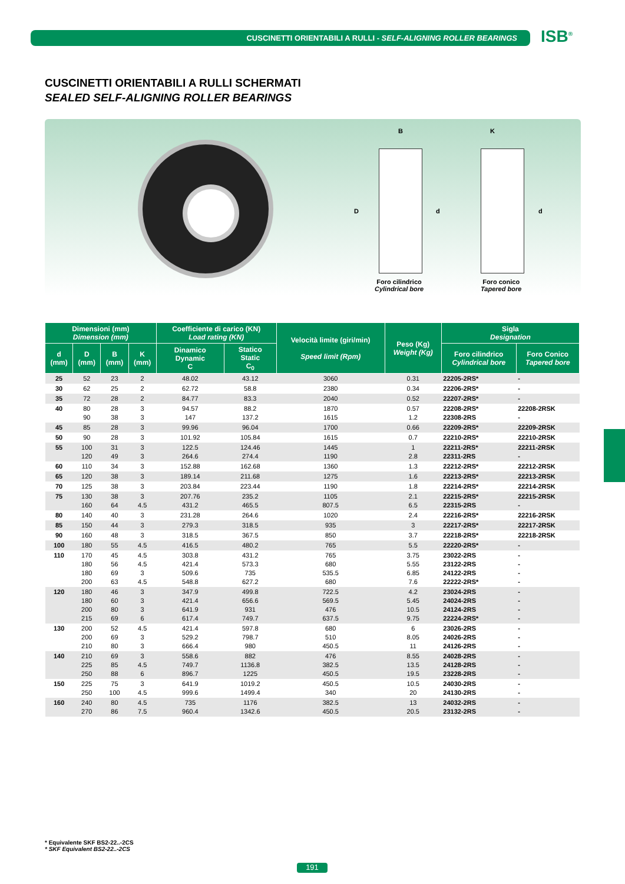CUSCINETTI ORIENTABILI A RULLI - SELF-ALIGNING ROLLER BEARINGS ISB<sup>®</sup>
CUSCINETTI ORIENTABILI A RULLI SCHERMATI
SEALED SELF-ALIGNING ROLLER BEARINGS
B K
D d d
Foro cilindrico
Cylindrical bore
Foro conico
Tapered bore
| Dimensioni (mm) Dimension (mm) | | | | Coefficiente di carico (KN) Load rating (KN) | | Velocità limite (giri/min) Speed limit (Rpm) | Peso (Kg) Weight (Kg) | Sigla Designation | |
| --- | --- | --- | --- | --- | --- | --- | --- | --- | --- |
| d (mm) | D (mm) | B (mm) | K (mm) | Dinamico Dynamic C | Statico Static C<sub>0</sub> | | | Foro cilindrico Cylindrical bore | Foro Conico Tapered bore |
| 25 | 52 | 23 | 2 | 48.02 | 43.12 | 3060 | 0.31 | 22205-2RS* | - |
| 30 | 62 | 25 | 2 | 62.72 | 58.8 | 2380 | 0.34 | 22206-2RS* | - |
| 35 | 72 | 28 | 2 | 84.77 | 83.3 | 2040 | 0.52 | 22207-2RS* | - |
| 40 | 80 90 | 28 38 | 3 3 | 94.57 147 | 88.2 137.2 | 1870 1615 | 0.57 1.2 | 22208-2RS* 22308-2RS | 22208-2RSK - |
| 45 | 85 | 28 | 3 | 99.96 | 96.04 | 1700 | 0.66 | 22209-2RS* | 22209-2RSK |
| 50 | 90 | 28 | 3 | 101.92 | 105.84 | 1615 | 0.7 | 22210-2RS* | 22210-2RSK |
| 55 | 100 120 | 31 49 | 3 3 | 122.5 264.6 | 124.46 274.4 | 1445 1190 | 1 2.8 | 22211-2RS* 22311-2RS | 22211-2RSK - |
| 60 | 110 | 34 | 3 | 152.88 | 162.68 | 1360 | 1.3 | 22212-2RS* | 22212-2RSK |
| 65 | 120 | 38 | 3 | 189.14 | 211.68 | 1275 | 1.6 | 22213-2RS* | 22213-2RSK |
| 70 | 125 | 38 | 3 | 203.84 | 223.44 | 1190 | 1.8 | 22214-2RS* | 22214-2RSK |
| 75 | 130 160 | 38 64 | 3 4.5 | 207.76 431.2 | 235.2 465.5 | 1105 807.5 | 2.1 6.5 | 22215-2RS* 22315-2RS | 22215-2RSK - |
| 80 | 140 | 40 | 3 | 231.28 | 264.6 | 1020 | 2.4 | 22216-2RS* | 22216-2RSK |
| 85 | 150 | 44 | 3 | 279.3 | 318.5 | 935 | 3 | 22217-2RS* | 22217-2RSK |
| 90 | 160 | 48 | 3 | 318.5 | 367.5 | 850 | 3.7 | 22218-2RS* | 22218-2RSK |
| 100 | 180 | 55 | 4.5 | 416.5 | 480.2 | 765 | 5.5 | 22220-2RS* | - |
| 110 | 170 180 180 200 | 45 56 69 63 | 4.5 4.5 3 4.5 | 303.8 421.4 509.6 548.8 | 431.2 573.3 735 627.2 | 765 680 535.5 680 | 3.75 5.55 6.85 7.6 | 23022-2RS 23122-2RS 24122-2RS 22222-2RS* | - - - - |
| 120 | 180 180 200 215 | 46 60 80 69 | 3 3 3 6 | 347.9 421.4 641.9 617.4 | 499.8 656.6 931 749.7 | 722.5 569.5 476 637.5 | 4.2 5.45 10.5 9.75 | 23024-2RS 24024-2RS 24124-2RS 22224-2RS* | - - - - |
| 130 | 200 200 210 | 52 69 80 | 4.5 3 3 | 421.4 529.2 666.4 | 597.8 798.7 980 | 680 510 450.5 | 6 8.05 11 | 23026-2RS 24026-2RS 24126-2RS | - - - |
| 140 | 210 225 250 | 69 85 88 | 3 4.5 6 | 558.6 749.7 896.7 | 882 1136.8 1225 | 476 382.5 450.5 | 8.55 13.5 19.5 | 24028-2RS 24128-2RS 23228-2RS | - - - |
| 150 | 225 250 | 75 100 | 3 4.5 | 641.9 999.6 | 1019.2 1499.4 | 450.5 340 | 10.5 20 | 24030-2RS 24130-2RS | - - |
| 160 | 240 270 | 80 86 | 4.5 7.5 | 735 960.4 | 1176 1342.6 | 382.5 450.5 | 13 20.5 | 24032-2RS 23132-2RS | - - |
* Equivalente SKF BS2-22..-2CS
* SKF Equivalent BS2-22..-2CS
191